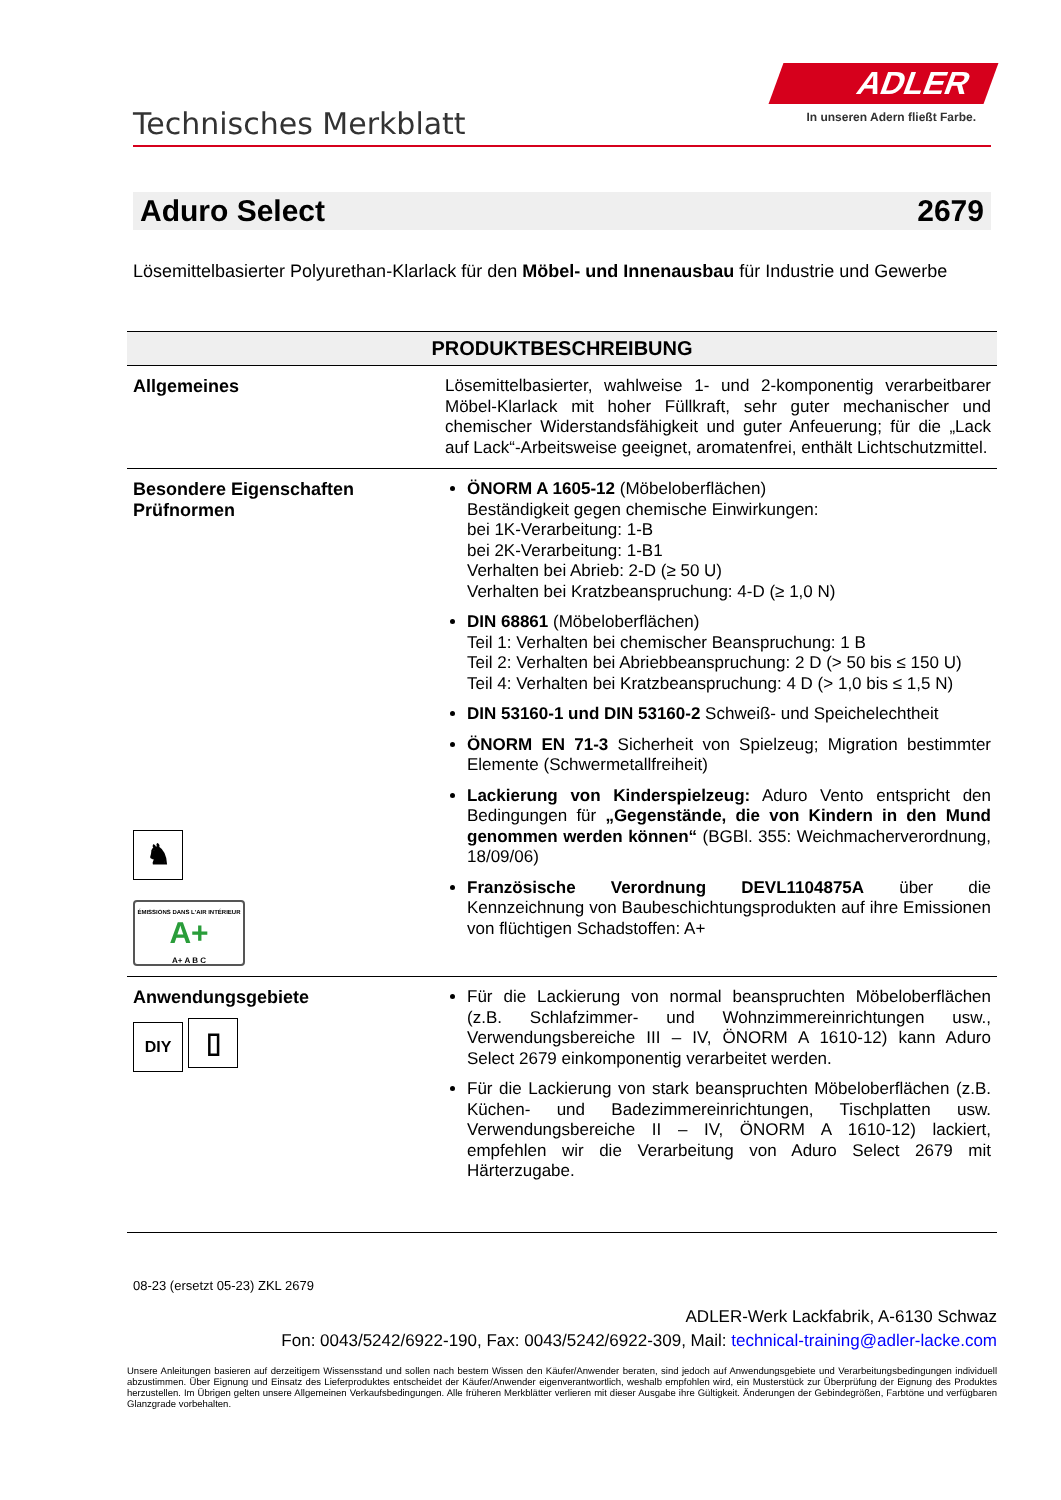Technisches Merkblatt
ADLER
In unseren Adern fließt Farbe.
Aduro Select 2679
Lösemittelbasierter Polyurethan-Klarlack für den Möbel- und Innenausbau für Industrie und Gewerbe
| PRODUKTBESCHREIBUNG | |
| --- | --- |
| Allgemeines | Lösemittelbasierter, wahlweise 1- und 2-komponentig verarbeitbarer Möbel-Klarlack mit hoher Füllkraft, sehr guter mechanischer und chemischer Widerstandsfähigkeit und guter Anfeuerung; für die „Lack auf Lack“-Arbeitsweise geeignet, aromatenfrei, enthält Lichtschutzmittel. |
| Besondere Eigenschaften Prüfnormen ♞ ÉMISSIONS DANS L'AIR INTÉRIEUR A+ A+ A B C | ÖNORM A 1605-12 (Möbeloberflächen) Beständigkeit gegen chemische Einwirkungen: bei 1K-Verarbeitung: 1-B bei 2K-Verarbeitung: 1-B1 Verhalten bei Abrieb: 2-D (≥ 50 U) Verhalten bei Kratzbeanspruchung: 4-D (≥ 1,0 N) DIN 68861 (Möbeloberflächen) Teil 1: Verhalten bei chemischer Beanspruchung: 1 B Teil 2: Verhalten bei Abriebbeanspruchung: 2 D (> 50 bis ≤ 150 U) Teil 4: Verhalten bei Kratzbeanspruchung: 4 D (> 1,0 bis ≤ 1,5 N) DIN 53160-1 und DIN 53160-2 Schweiß- und Speichelechtheit ÖNORM EN 71-3 Sicherheit von Spielzeug; Migration bestimmter Elemente (Schwermetallfreiheit) Lackierung von Kinderspielzeug: Aduro Vento entspricht den Bedingungen für „Gegenstände, die von Kindern in den Mund genommen werden können“ (BGBl. 355: Weichmacherverordnung, 18/09/06) Französische Verordnung DEVL1104875A über die Kennzeichnung von Baubeschichtungsprodukten auf ihre Emissionen von flüchtigen Schadstoffen: A+ |
| Anwendungsgebiete DIY ▯ | Für die Lackierung von normal beanspruchten Möbeloberflächen (z.B. Schlafzimmer- und Wohnzimmereinrichtungen usw., Verwendungsbereiche III – IV, ÖNORM A 1610-12) kann Aduro Select 2679 einkomponentig verarbeitet werden. Für die Lackierung von stark beanspruchten Möbeloberflächen (z.B. Küchen- und Badezimmereinrichtungen, Tischplatten usw. Verwendungsbereiche II – IV, ÖNORM A 1610-12) lackiert, empfehlen wir die Verarbeitung von Aduro Select 2679 mit Härterzugabe. |
08-23 (ersetzt 05-23) ZKL 2679
ADLER-Werk Lackfabrik, A-6130 Schwaz
Fon: 0043/5242/6922-190, Fax: 0043/5242/6922-309, Mail: technical-training@adler-lacke.com
Unsere Anleitungen basieren auf derzeitigem Wissensstand und sollen nach bestem Wissen den Käufer/Anwender beraten, sind jedoch auf Anwendungsgebiete und Verarbeitungsbedingungen individuell abzustimmen. Über Eignung und Einsatz des Lieferproduktes entscheidet der Käufer/Anwender eigenverantwortlich, weshalb empfohlen wird, ein Musterstück zur Überprüfung der Eignung des Produktes herzustellen. Im Übrigen gelten unsere Allgemeinen Verkaufsbedingungen. Alle früheren Merkblätter verlieren mit dieser Ausgabe ihre Gültigkeit. Änderungen der Gebindegrößen, Farbtöne und verfügbaren Glanzgrade vorbehalten.